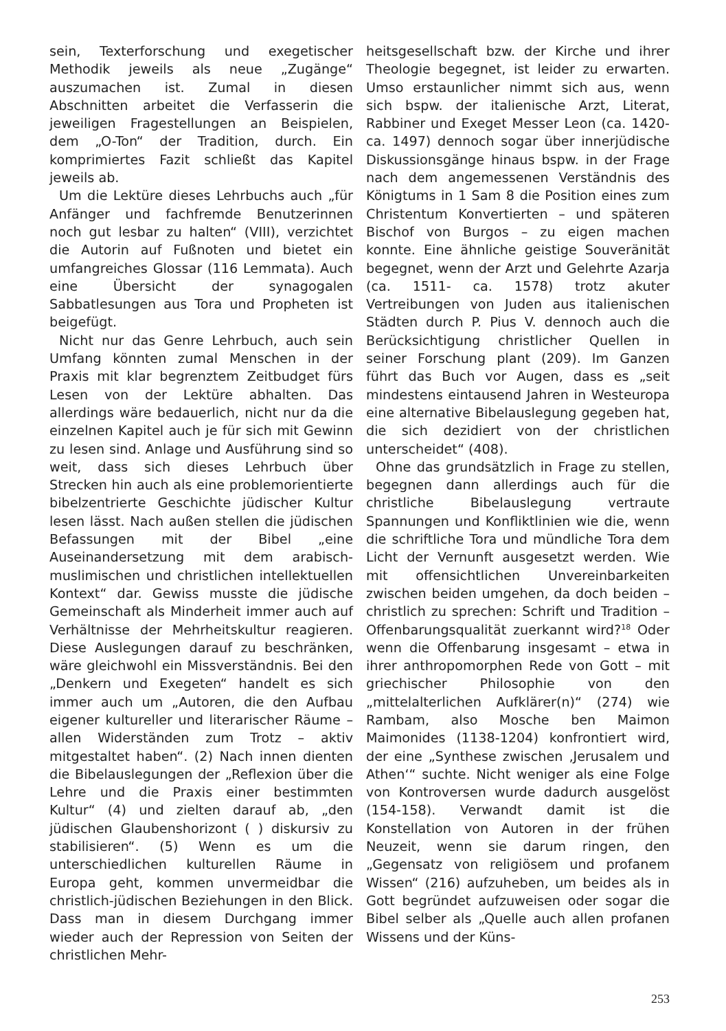sein, Texterforschung und exegetischer Methodik jeweils als neue „Zugänge“ aus­zumachen ist. Zumal in diesen Abschnitten arbeitet die Verfasserin die jeweiligen Fra­gestellungen an Beispielen, dem „O-Ton“ der Tradition, durch. Ein komprimiertes Fa­zit schließt das Kapitel jeweils ab.
Um die Lektüre dieses Lehrbuchs auch „für Anfänger und fachfremde Benutzerinnen noch gut lesbar zu halten“ (VIII), verzich­tet die Autorin auf Fußnoten und bietet ein umfangreiches Glossar (116 Lemma­ta). Auch eine Übersicht der synagogalen Sabbatlesungen aus Tora und Propheten ist beigefügt.
Nicht nur das Genre Lehrbuch, auch sein Umfang könnten zumal Menschen in der Praxis mit klar begrenztem Zeitbudget fürs Lesen von der Lektüre abhalten. Das allerdings wäre bedauerlich, nicht nur da die einzelnen Kapitel auch je für sich mit Gewinn zu lesen sind. Anlage und Ausfüh­rung sind so weit, dass sich dieses Lehr­buch über Strecken hin auch als eine pro­blemorientierte bibelzentrierte Geschichte jüdischer Kultur lesen lässt. Nach außen stellen die jüdischen Befassungen mit der Bibel „eine Auseinandersetzung mit dem arabisch-muslimischen und christlichen intellektuellen Kontext“ dar. Gewiss musste die jüdische Gemeinschaft als Minderheit immer auch auf Verhältnisse der Mehr­heitskultur reagieren. Diese Auslegungen darauf zu beschränken, wäre gleichwohl ein Missverständnis. Bei den „Denkern und Exegeten“ handelt es sich immer auch um „Autoren, die den Aufbau eigener kultu­reller und literarischer Räume – allen Wi­derständen zum Trotz – aktiv mitgestaltet haben“. (2) Nach innen dienten die Bibe­lauslegungen der „Reflexion über die Lehre und die Praxis einer bestimmten Kultur“ (4) und zielten darauf ab, „den jüdischen Glaubenshorizont ( ) diskursiv zu stabilisie­ren“. (5) Wenn es um die unterschiedlichen kulturellen Räume in Europa geht, kommen unvermeidbar die christlich-jüdischen Be­ziehungen in den Blick. Dass man in diesem Durchgang immer wieder auch der Repres­sion von Seiten der christlichen Mehr-
heitsgesellschaft bzw. der Kirche und ihrer Theologie begegnet, ist leider zu erwarten. Umso erstaunlicher nimmt sich aus, wenn sich bspw. der italienische Arzt, Literat, Ra­bbiner und Exeget Messer Leon (ca. 1420-ca. 1497) dennoch sogar über innerjüdi­sche Diskussionsgänge hinaus bspw. in der Frage nach dem angemessenen Verständnis des Königtums in 1 Sam 8 die Position ei­nes zum Christentum Konvertierten – und späteren Bischof von Burgos – zu eigen machen konnte. Eine ähnliche geistige Souveränität begegnet, wenn der Arzt und Gelehrte Azarja (ca. 1511- ca. 1578) trotz akuter Vertreibungen von Juden aus itali­enischen Städten durch P. Pius V. dennoch auch die Berücksichtigung christlicher Quellen in seiner Forschung plant (209). Im Ganzen führt das Buch vor Augen, dass es „seit mindestens eintausend Jahren in Westeuropa eine alternative Bibelausle­gung gegeben hat, die sich dezidiert von der christlichen unterscheidet“ (408).
Ohne das grundsätzlich in Frage zu stel­len, begegnen dann allerdings auch für die christliche Bibelauslegung vertraute Span­nungen und Konfliktlinien wie die, wenn die schriftliche Tora und mündliche Tora dem Licht der Vernunft ausgesetzt werden. Wie mit offensichtlichen Unvereinbarkei­ten zwischen beiden umgehen, da doch beiden – christlich zu sprechen: Schrift und Tradition – Offenbarungsqualität zu­erkannt wird?<sup>18</sup> Oder wenn die Offenba­rung insgesamt – etwa in ihrer anthropo­morphen Rede von Gott – mit griechischer Philosophie von den „mittelalterlichen Aufklärer(n)“ (274) wie Rambam, also Mo­sche ben Maimon Maimonides (1138-1204) konfrontiert wird, der eine „Synthese zwi­schen ‚Jerusalem und Athen‘“ suchte. Nicht weniger als eine Folge von Kontroversen wurde dadurch ausgelöst (154-158). Ver­wandt damit ist die Konstellation von Au­toren in der frühen Neuzeit, wenn sie dar­um ringen, den „Gegensatz von religiösem und profanem Wissen“ (216) aufzuheben, um beides als in Gott begründet aufzuwei­sen oder sogar die Bibel selber als „Quelle auch allen profanen Wissens und der Küns-
253